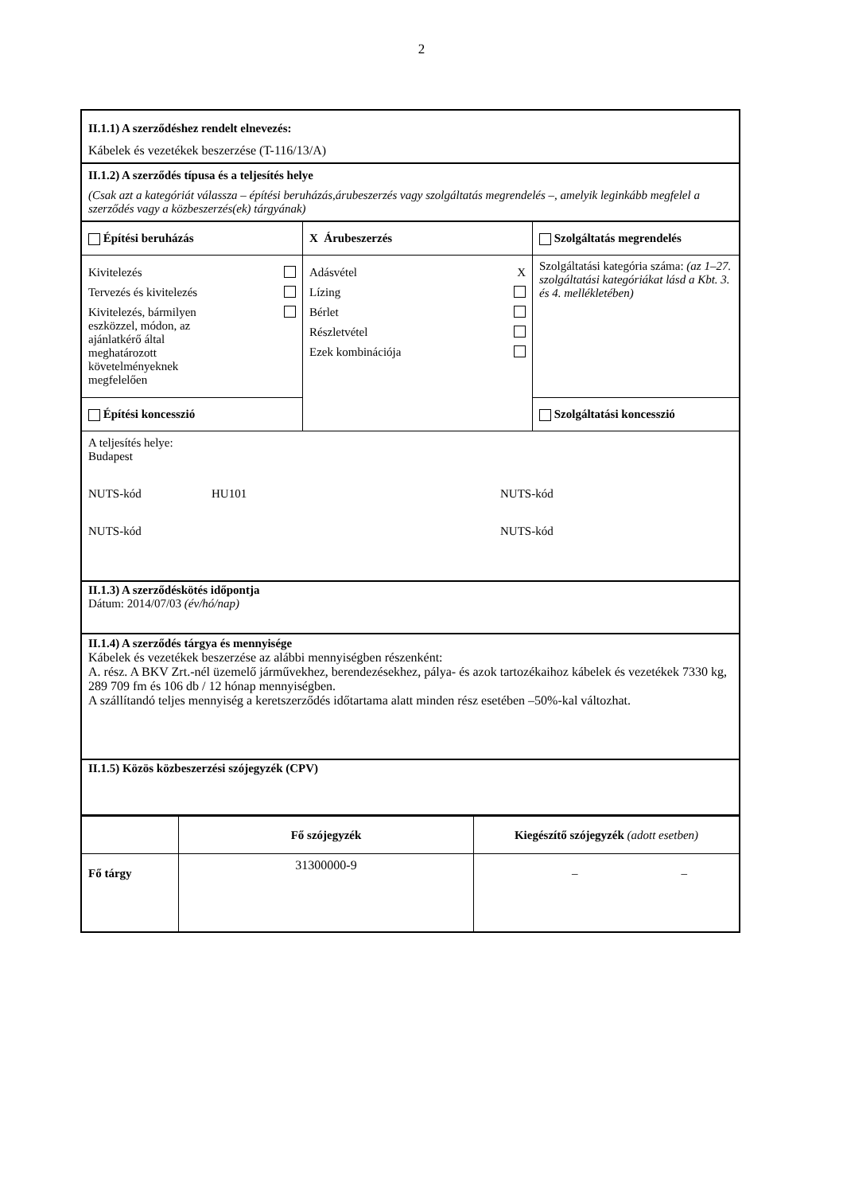2
II.1.1) A szerződéshez rendelt elnevezés:
Kábelek és vezetékek beszerzése (T-116/13/A)
II.1.2) A szerződés típusa és a teljesítés helye
(Csak azt a kategóriát válassza – építési beruházás,árubeszerzés vagy szolgáltatás megrendelés –, amelyik leginkább megfelel a szerződés vagy a közbeszerzés(ek) tárgyának)
| Építési beruházás | X Árubeszerzés | Szolgáltatás megrendelés |
| Kivitelezés Tervezés és kivitelezés Kivitelezés, bármilyen eszközzel, módon, az ajánlatkérő által meghatározott követelményeknek megfelelően | Adásvétel X Lízing Bérlet Részletvétel Ezek kombinációja | Szolgáltatási kategória száma: (az 1–27. szolgáltatási kategóriákat lásd a Kbt. 3. és 4. mellékletében) |
| Építési koncesszió | | Szolgáltatási koncesszió |
A teljesítés helye:
Budapest
NUTS-kód HU101 NUTS-kód
NUTS-kód NUTS-kód
II.1.3) A szerződéskötés időpontja
Dátum: 2014/07/03 (év/hó/nap)
II.1.4) A szerződés tárgya és mennyisége
Kábelek és vezetékek beszerzése az alábbi mennyiségben részenként:
A. rész. A BKV Zrt.-nél üzemelő járművekhez, berendezésekhez, pálya- és azok tartozékaihoz kábelek és vezetékek 7330 kg, 289 709 fm és 106 db / 12 hónap mennyiségben.
A szállítandó teljes mennyiség a keretszerződés időtartama alatt minden rész esetében –50%-kal változhat.
II.1.5) Közös közbeszerzési szójegyzék (CPV)
| | Fő szójegyzék | Kiegészítő szójegyzék (adott esetben) |
| --- | --- | --- |
| Fő tárgy | 31300000-9 | – – |